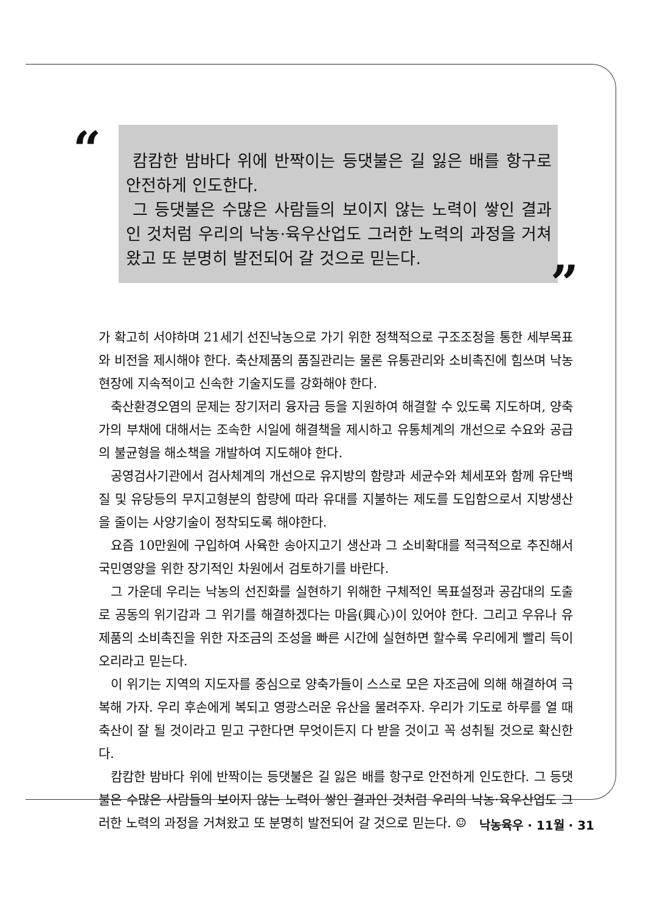“
캄캄한 밤바다 위에 반짝이는 등댓불은 길 잃은 배를 항구로 안전하게 인도한다.
그 등댓불은 수많은 사람들의 보이지 않는 노력이 쌓인 결과인 것처럼 우리의 낙농·육우산업도 그러한 노력의 과정을 거쳐왔고 또 분명히 발전되어 갈 것으로 믿는다.
”
가 확고히 서야하며 21세기 선진낙농으로 가기 위한 정책적으로 구조조정을 통한 세부목표와 비전을 제시해야 한다. 축산제품의 품질관리는 물론 유통관리와 소비촉진에 힘쓰며 낙농현장에 지속적이고 신속한 기술지도를 강화해야 한다.
축산환경오염의 문제는 장기저리 융자금 등을 지원하여 해결할 수 있도록 지도하며, 양축가의 부채에 대해서는 조속한 시일에 해결책을 제시하고 유통체계의 개선으로 수요와 공급의 불균형을 해소책을 개발하여 지도해야 한다.
공영검사기관에서 검사체계의 개선으로 유지방의 함량과 세균수와 체세포와 함께 유단백질 및 유당등의 무지고형분의 함량에 따라 유대를 지불하는 제도를 도입함으로서 지방생산을 줄이는 사양기술이 정착되도록 해야한다.
요즘 10만원에 구입하여 사육한 송아지고기 생산과 그 소비확대를 적극적으로 추진해서 국민영양을 위한 장기적인 차원에서 검토하기를 바란다.
그 가운데 우리는 낙농의 선진화를 실현하기 위해한 구체적인 목표설정과 공감대의 도출로 공동의 위기감과 그 위기를 해결하겠다는 마음(興心)이 있어야 한다. 그리고 우유나 유제품의 소비촉진을 위한 자조금의 조성을 빠른 시간에 실현하면 할수록 우리에게 빨리 득이 오리라고 믿는다.
이 위기는 지역의 지도자를 중심으로 양축가들이 스스로 모은 자조금에 의해 해결하여 극복해 가자. 우리 후손에게 복되고 영광스러운 유산을 물려주자. 우리가 기도로 하루를 열 때 축산이 잘 될 것이라고 믿고 구한다면 무엇이든지 다 받을 것이고 꼭 성취될 것으로 확신한다.
캄캄한 밤바다 위에 반짝이는 등댓불은 길 잃은 배를 항구로 안전하게 인도한다. 그 등댓불은 수많은 사람들의 보이지 않는 노력이 쌓인 결과인 것처럼 우리의 낙농·육우산업도 그러한 노력의 과정을 거쳐왔고 또 분명히 발전되어 갈 것으로 믿는다. ☺
낙농육우 · 11월 · 31